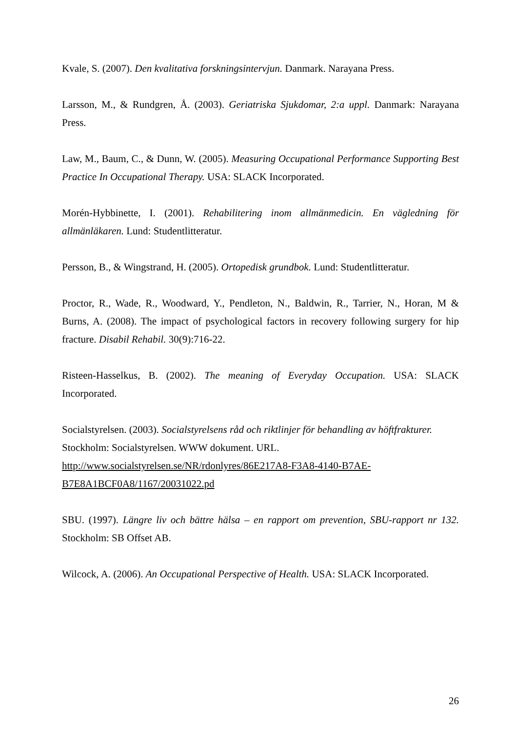Kvale, S. (2007). Den kvalitativa forskningsintervjun. Danmark. Narayana Press.
Larsson, M., & Rundgren, Å. (2003). Geriatriska Sjukdomar, 2:a uppl. Danmark: Narayana Press.
Law, M., Baum, C., & Dunn, W. (2005). Measuring Occupational Performance Supporting Best Practice In Occupational Therapy. USA: SLACK Incorporated.
Morén-Hybbinette, I. (2001). Rehabilitering inom allmänmedicin. En vägledning för allmänläkaren. Lund: Studentlitteratur.
Persson, B., & Wingstrand, H. (2005). Ortopedisk grundbok. Lund: Studentlitteratur.
Proctor, R., Wade, R., Woodward, Y., Pendleton, N., Baldwin, R., Tarrier, N., Horan, M & Burns, A. (2008). The impact of psychological factors in recovery following surgery for hip fracture. Disabil Rehabil. 30(9):716-22.
Risteen-Hasselkus, B. (2002). The meaning of Everyday Occupation. USA: SLACK Incorporated.
Socialstyrelsen. (2003). Socialstyrelsens råd och riktlinjer för behandling av höftfrakturer. Stockholm: Socialstyrelsen. WWW dokument. URL.
http://www.socialstyrelsen.se/NR/rdonlyres/86E217A8-F3A8-4140-B7AE-
B7E8A1BCF0A8/1167/20031022.pd
SBU. (1997). Längre liv och bättre hälsa – en rapport om prevention, SBU-rapport nr 132. Stockholm: SB Offset AB.
Wilcock, A. (2006). An Occupational Perspective of Health. USA: SLACK Incorporated.
26